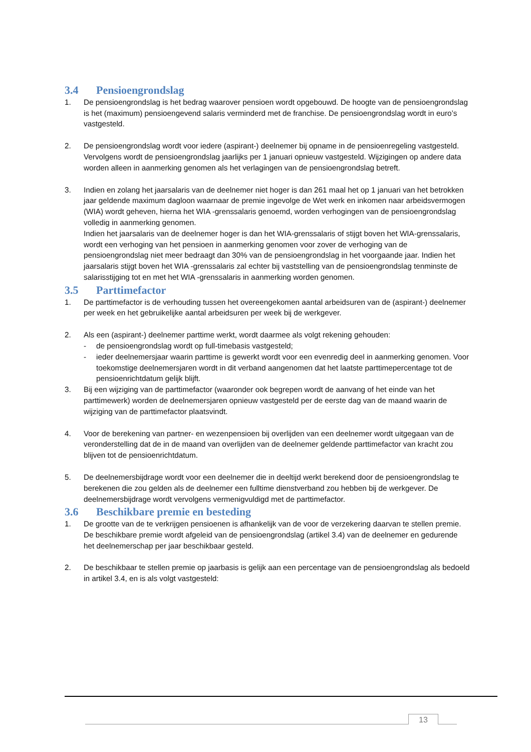3.4 Pensioengrondslag
1. De pensioengrondslag is het bedrag waarover pensioen wordt opgebouwd. De hoogte van de pensioengrondslag is het (maximum) pensioengevend salaris verminderd met de franchise. De pensioengrondslag wordt in euro’s vastgesteld.
2. De pensioengrondslag wordt voor iedere (aspirant-) deelnemer bij opname in de pensioenregeling vastgesteld. Vervolgens wordt de pensioengrondslag jaarlijks per 1 januari opnieuw vastgesteld. Wijzigingen op andere data worden alleen in aanmerking genomen als het verlagingen van de pensioengrondslag betreft.
3. Indien en zolang het jaarsalaris van de deelnemer niet hoger is dan 261 maal het op 1 januari van het betrokken jaar geldende maximum dagloon waarnaar de premie ingevolge de Wet werk en inkomen naar arbeidsvermogen (WIA) wordt geheven, hierna het WIA -grenssalaris genoemd, worden verhogingen van de pensioengrondslag volledig in aanmerking genomen.
Indien het jaarsalaris van de deelnemer hoger is dan het WIA-grenssalaris of stijgt boven het WIA-grenssalaris, wordt een verhoging van het pensioen in aanmerking genomen voor zover de verhoging van de pensioengrondslag niet meer bedraagt dan 30% van de pensioengrondslag in het voorgaande jaar. Indien het jaarsalaris stijgt boven het WIA -grenssalaris zal echter bij vaststelling van de pensioengrondslag tenminste de salarisstijging tot en met het WIA -grenssalaris in aanmerking worden genomen.
3.5 Parttimefactor
1. De parttimefactor is de verhouding tussen het overeengekomen aantal arbeidsuren van de (aspirant-) deelnemer per week en het gebruikelijke aantal arbeidsuren per week bij de werkgever.
2. Als een (aspirant-) deelnemer parttime werkt, wordt daarmee als volgt rekening gehouden:
- de pensioengrondslag wordt op full-timebasis vastgesteld;
- ieder deelnemersjaar waarin parttime is gewerkt wordt voor een evenredig deel in aanmerking genomen. Voor toekomstige deelnemersjaren wordt in dit verband aangenomen dat het laatste parttimepercentage tot de pensioenrichtdatum gelijk blijft.
3. Bij een wijziging van de parttimefactor (waaronder ook begrepen wordt de aanvang of het einde van het parttimewerk) worden de deelnemersjaren opnieuw vastgesteld per de eerste dag van de maand waarin de wijziging van de parttimefactor plaatsvindt.
4. Voor de berekening van partner- en wezenpensioen bij overlijden van een deelnemer wordt uitgegaan van de veronderstelling dat de in de maand van overlijden van de deelnemer geldende parttimefactor van kracht zou blijven tot de pensioenrichtdatum.
5. De deelnemersbijdrage wordt voor een deelnemer die in deeltijd werkt berekend door de pensioengrondslag te berekenen die zou gelden als de deelnemer een fulltime dienstverband zou hebben bij de werkgever. De deelnemersbijdrage wordt vervolgens vermenigvuldigd met de parttimefactor.
3.6 Beschikbare premie en besteding
1. De grootte van de te verkrijgen pensioenen is afhankelijk van de voor de verzekering daarvan te stellen premie. De beschikbare premie wordt afgeleid van de pensioengrondslag (artikel 3.4) van de deelnemer en gedurende het deelnemerschap per jaar beschikbaar gesteld.
2. De beschikbaar te stellen premie op jaarbasis is gelijk aan een percentage van de pensioengrondslag als bedoeld in artikel 3.4, en is als volgt vastgesteld:
13